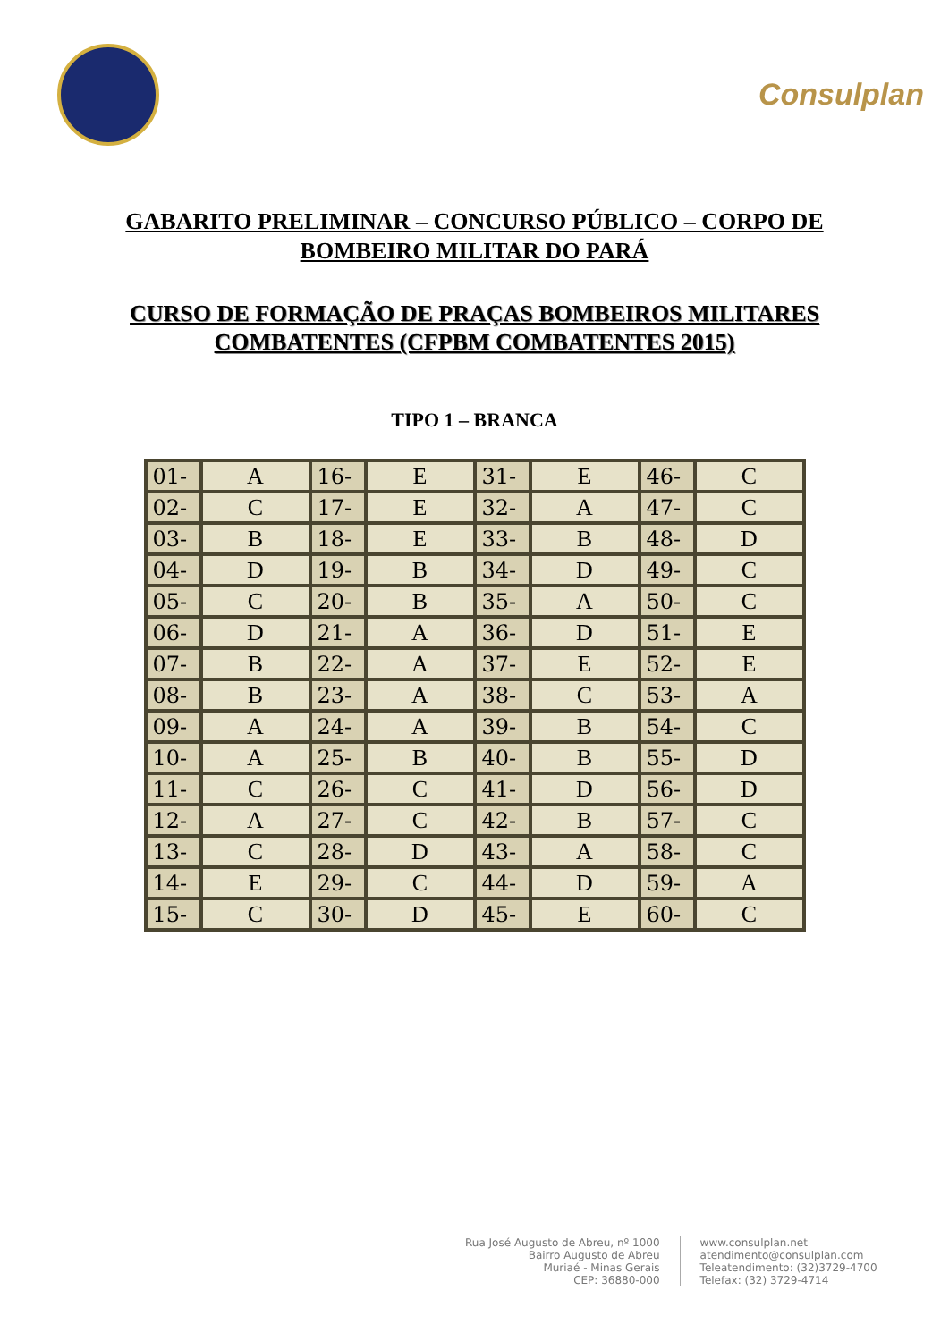Consulplan
GABARITO PRELIMINAR – CONCURSO PÚBLICO – CORPO DE
BOMBEIRO MILITAR DO PARÁ
CURSO DE FORMAÇÃO DE PRAÇAS BOMBEIROS MILITARES
COMBATENTES (CFPBM COMBATENTES 2015)
TIPO 1 – BRANCA
| 01- | A | 16- | E | 31- | E | 46- | C |
| 02- | C | 17- | E | 32- | A | 47- | C |
| 03- | B | 18- | E | 33- | B | 48- | D |
| 04- | D | 19- | B | 34- | D | 49- | C |
| 05- | C | 20- | B | 35- | A | 50- | C |
| 06- | D | 21- | A | 36- | D | 51- | E |
| 07- | B | 22- | A | 37- | E | 52- | E |
| 08- | B | 23- | A | 38- | C | 53- | A |
| 09- | A | 24- | A | 39- | B | 54- | C |
| 10- | A | 25- | B | 40- | B | 55- | D |
| 11- | C | 26- | C | 41- | D | 56- | D |
| 12- | A | 27- | C | 42- | B | 57- | C |
| 13- | C | 28- | D | 43- | A | 58- | C |
| 14- | E | 29- | C | 44- | D | 59- | A |
| 15- | C | 30- | D | 45- | E | 60- | C |
Rua José Augusto de Abreu, nº 1000
Bairro Augusto de Abreu
Muriaé - Minas Gerais
CEP: 36880-000
www.consulplan.net
atendimento@consulplan.com
Teleatendimento: (32)3729-4700
Telefax: (32) 3729-4714